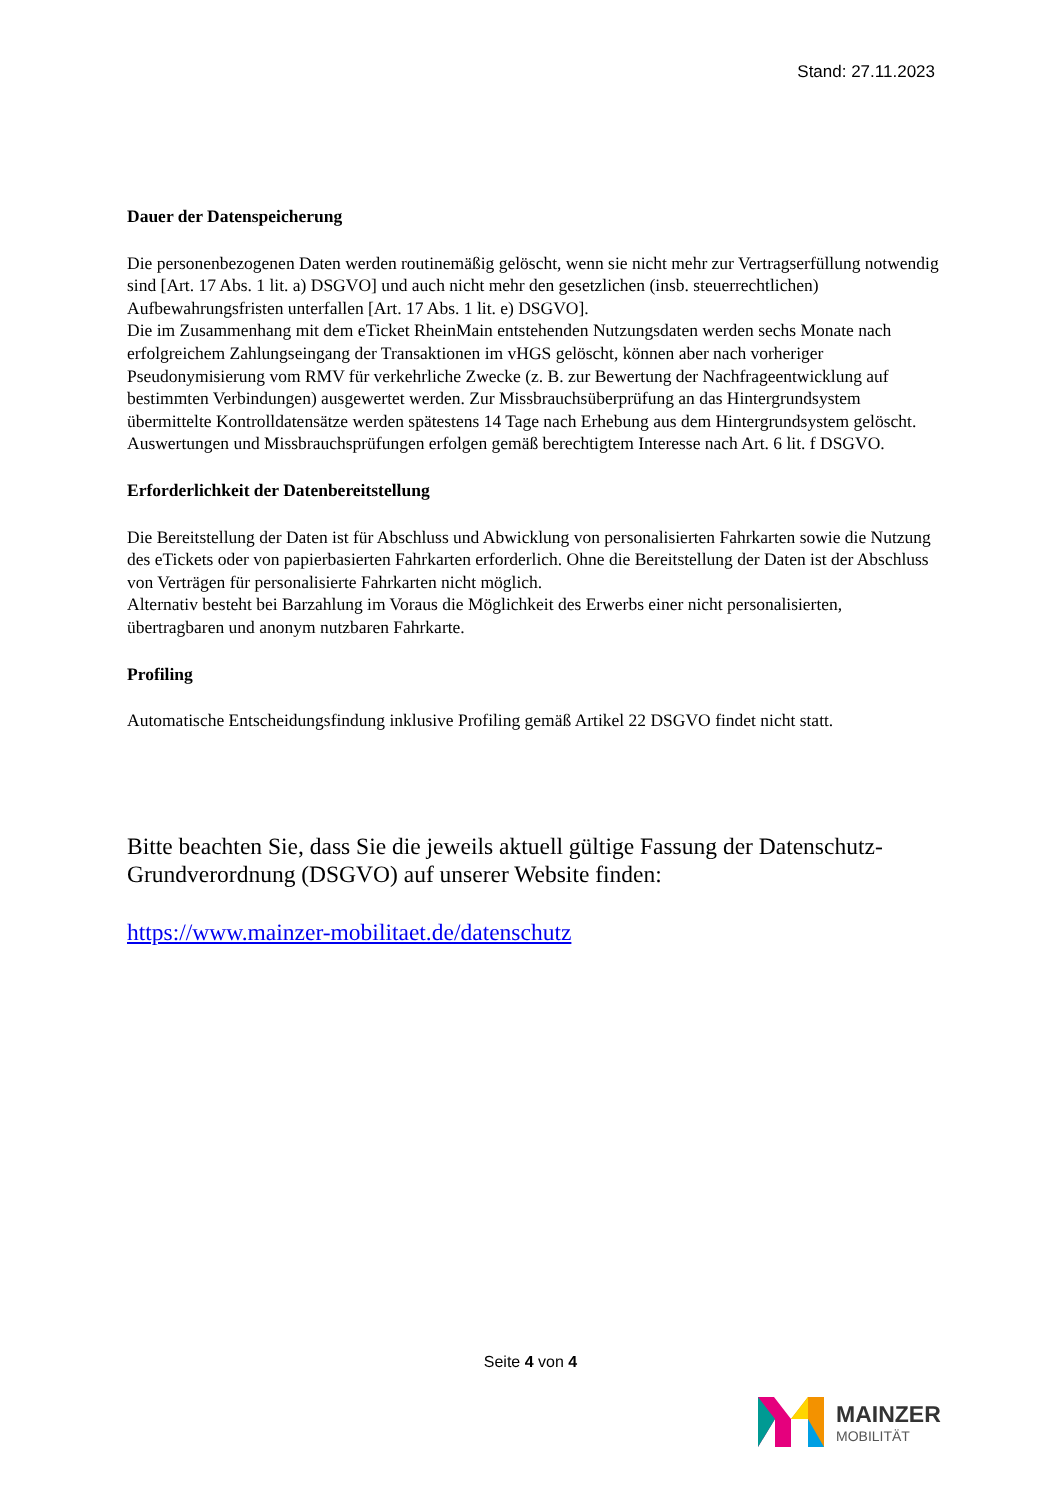Stand: 27.11.2023
Dauer der Datenspeicherung
Die personenbezogenen Daten werden routinemäßig gelöscht, wenn sie nicht mehr zur Vertragserfüllung notwendig sind [Art. 17 Abs. 1 lit. a) DSGVO] und auch nicht mehr den gesetzlichen (insb. steuerrechtlichen) Aufbewahrungsfristen unterfallen [Art. 17 Abs. 1 lit. e) DSGVO].
Die im Zusammenhang mit dem eTicket RheinMain entstehenden Nutzungsdaten werden sechs Monate nach erfolgreichem Zahlungseingang der Transaktionen im vHGS gelöscht, können aber nach vorheriger Pseudonymisierung vom RMV für verkehrliche Zwecke (z. B. zur Bewertung der Nachfrageentwicklung auf bestimmten Verbindungen) ausgewertet werden. Zur Missbrauchsüberprüfung an das Hintergrundsystem übermittelte Kontrolldatensätze werden spätestens 14 Tage nach Erhebung aus dem Hintergrundsystem gelöscht.
Auswertungen und Missbrauchsprüfungen erfolgen gemäß berechtigtem Interesse nach Art. 6 lit. f DSGVO.
Erforderlichkeit der Datenbereitstellung
Die Bereitstellung der Daten ist für Abschluss und Abwicklung von personalisierten Fahrkarten sowie die Nutzung des eTickets oder von papierbasierten Fahrkarten erforderlich. Ohne die Bereitstellung der Daten ist der Abschluss von Verträgen für personalisierte Fahrkarten nicht möglich.
Alternativ besteht bei Barzahlung im Voraus die Möglichkeit des Erwerbs einer nicht personalisierten, übertragbaren und anonym nutzbaren Fahrkarte.
Profiling
Automatische Entscheidungsfindung inklusive Profiling gemäß Artikel 22 DSGVO findet nicht statt.
Bitte beachten Sie, dass Sie die jeweils aktuell gültige Fassung der Datenschutz-Grundverordnung (DSGVO) auf unserer Website finden:
https://www.mainzer-mobilitaet.de/datenschutz
Seite 4 von 4
MAINZER
MOBILITÄT